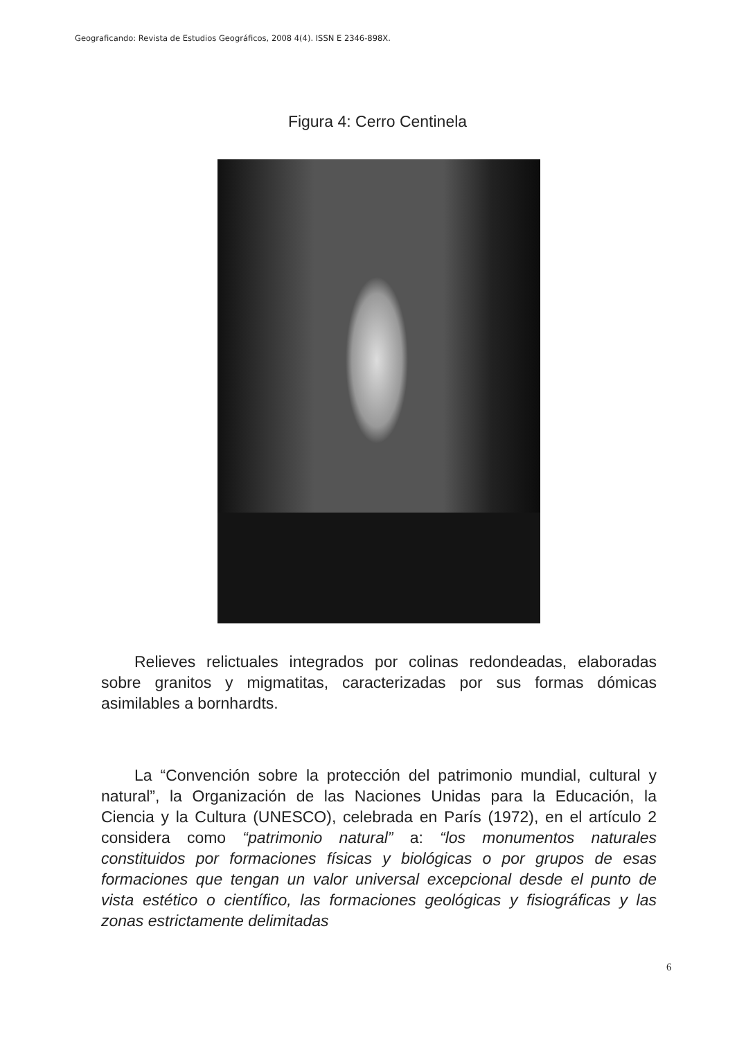Geograficando: Revista de Estudios Geográficos, 2008 4(4). ISSN E 2346-898X.
Figura 4: Cerro Centinela
Relieves relictuales integrados por colinas redondeadas, elaboradas sobre granitos y migmatitas, caracterizadas por sus formas dómicas asimilables a bornhardts.
La “Convención sobre la protección del patrimonio mundial, cultural y natural”, la Organización de las Naciones Unidas para la Educación, la Ciencia y la Cultura (UNESCO), celebrada en París (1972), en el artículo 2 considera como “patrimonio natural” a: “los monumentos naturales constituidos por formaciones físicas y biológicas o por grupos de esas formaciones que tengan un valor universal excepcional desde el punto de vista estético o científico, las formaciones geológicas y fisiográficas y las zonas estrictamente delimitadas
6